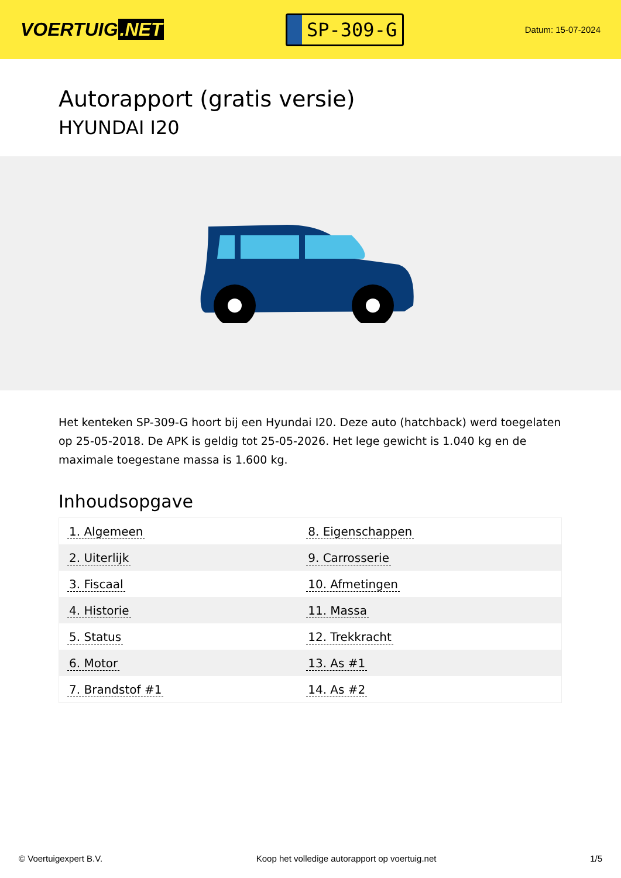VOERTUIG.NET
SP-309-G
Datum: 15-07-2024
Autorapport (gratis versie)
HYUNDAI I20
Het kenteken SP-309-G hoort bij een Hyundai I20. Deze auto (hatchback) werd toegelaten op 25-05-2018. De APK is geldig tot 25-05-2026. Het lege gewicht is 1.040 kg en de maximale toegestane massa is 1.600 kg.
Inhoudsopgave
| 1. Algemeen | 8. Eigenschappen |
| 2. Uiterlijk | 9. Carrosserie |
| 3. Fiscaal | 10. Afmetingen |
| 4. Historie | 11. Massa |
| 5. Status | 12. Trekkracht |
| 6. Motor | 13. As #1 |
| 7. Brandstof #1 | 14. As #2 |
© Voertuigexpert B.V. Koop het volledige autorapport op voertuig.net
1/5